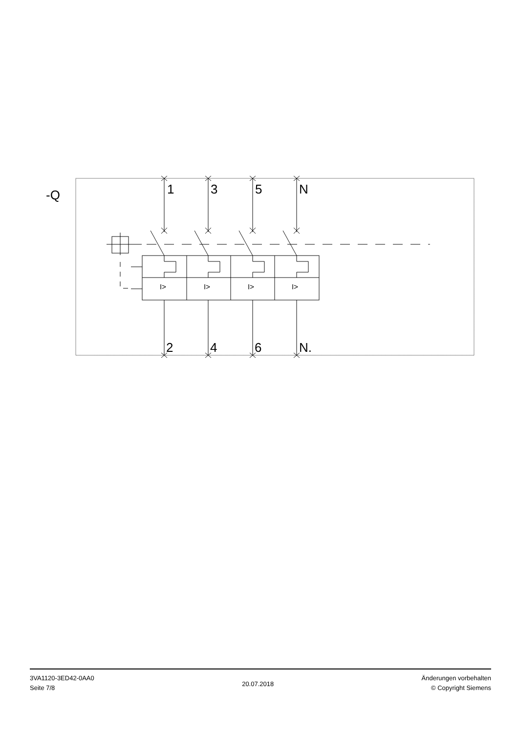-Q 1 3 5 N
I> I> I> I>
2 4 6 N.
3VA1120-3ED42-0AA0
Seite 7/8
20.07.2018
Änderungen vorbehalten
© Copyright Siemens